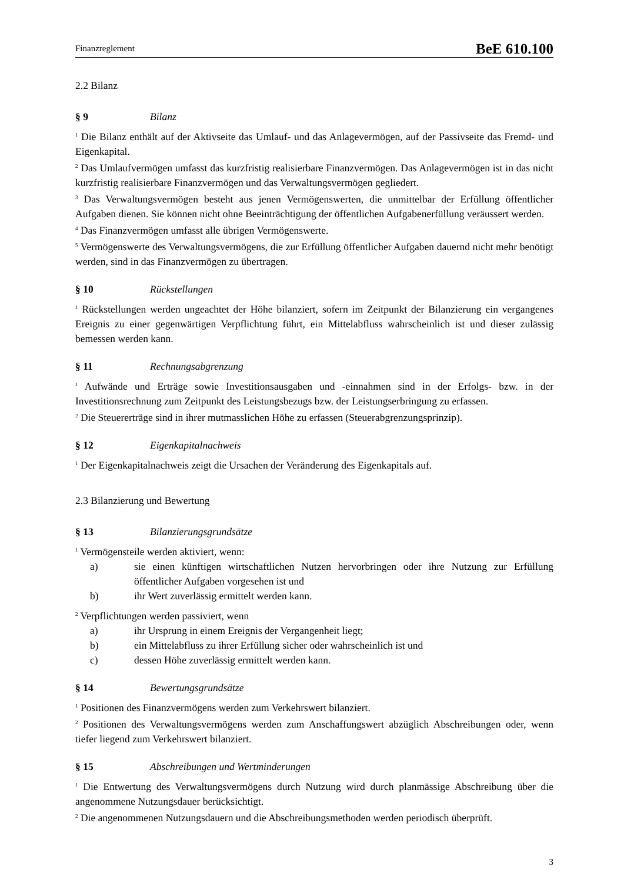Finanzreglement BeE 610.100
2.2 Bilanz
§ 9 Bilanz
<sup>1</sup> Die Bilanz enthält auf der Aktivseite das Umlauf- und das Anlagevermögen, auf der Passivseite das Fremd- und Eigenkapital.
<sup>2</sup> Das Umlaufvermögen umfasst das kurzfristig realisierbare Finanzvermögen. Das Anlagevermögen ist in das nicht kurzfristig realisierbare Finanzvermögen und das Verwaltungsvermögen gegliedert.
<sup>3</sup> Das Verwaltungsvermögen besteht aus jenen Vermögenswerten, die unmittelbar der Erfüllung öffentlicher Aufgaben dienen. Sie können nicht ohne Beeinträchtigung der öffentlichen Aufgabenerfüllung veräussert werden.
<sup>4</sup> Das Finanzvermögen umfasst alle übrigen Vermögenswerte.
<sup>5</sup> Vermögenswerte des Verwaltungsvermögens, die zur Erfüllung öffentlicher Aufgaben dauernd nicht mehr benötigt werden, sind in das Finanzvermögen zu übertragen.
§ 10 Rückstellungen
<sup>1</sup> Rückstellungen werden ungeachtet der Höhe bilanziert, sofern im Zeitpunkt der Bilanzierung ein vergangenes Ereignis zu einer gegenwärtigen Verpflichtung führt, ein Mittelabfluss wahrscheinlich ist und dieser zulässig bemessen werden kann.
§ 11 Rechnungsabgrenzung
<sup>1</sup> Aufwände und Erträge sowie Investitionsausgaben und -einnahmen sind in der Erfolgs- bzw. in der Investitionsrechnung zum Zeitpunkt des Leistungsbezugs bzw. der Leistungserbringung zu erfassen.
<sup>2</sup> Die Steuererträge sind in ihrer mutmasslichen Höhe zu erfassen (Steuerabgrenzungsprinzip).
§ 12 Eigenkapitalnachweis
<sup>1</sup> Der Eigenkapitalnachweis zeigt die Ursachen der Veränderung des Eigenkapitals auf.
2.3 Bilanzierung und Bewertung
§ 13 Bilanzierungsgrundsätze
<sup>1</sup> Vermögensteile werden aktiviert, wenn:
a) sie einen künftigen wirtschaftlichen Nutzen hervorbringen oder ihre Nutzung zur Erfüllung öffentlicher Aufgaben vorgesehen ist und
b) ihr Wert zuverlässig ermittelt werden kann.
<sup>2</sup> Verpflichtungen werden passiviert, wenn
a) ihr Ursprung in einem Ereignis der Vergangenheit liegt;
b) ein Mittelabfluss zu ihrer Erfüllung sicher oder wahrscheinlich ist und
c) dessen Höhe zuverlässig ermittelt werden kann.
§ 14 Bewertungsgrundsätze
<sup>1</sup> Positionen des Finanzvermögens werden zum Verkehrswert bilanziert.
<sup>2</sup> Positionen des Verwaltungsvermögens werden zum Anschaffungswert abzüglich Abschreibungen oder, wenn tiefer liegend zum Verkehrswert bilanziert.
§ 15 Abschreibungen und Wertminderungen
<sup>1</sup> Die Entwertung des Verwaltungsvermögens durch Nutzung wird durch planmässige Abschreibung über die angenommene Nutzungsdauer berücksichtigt.
<sup>2</sup> Die angenommenen Nutzungsdauern und die Abschreibungsmethoden werden periodisch überprüft.
3